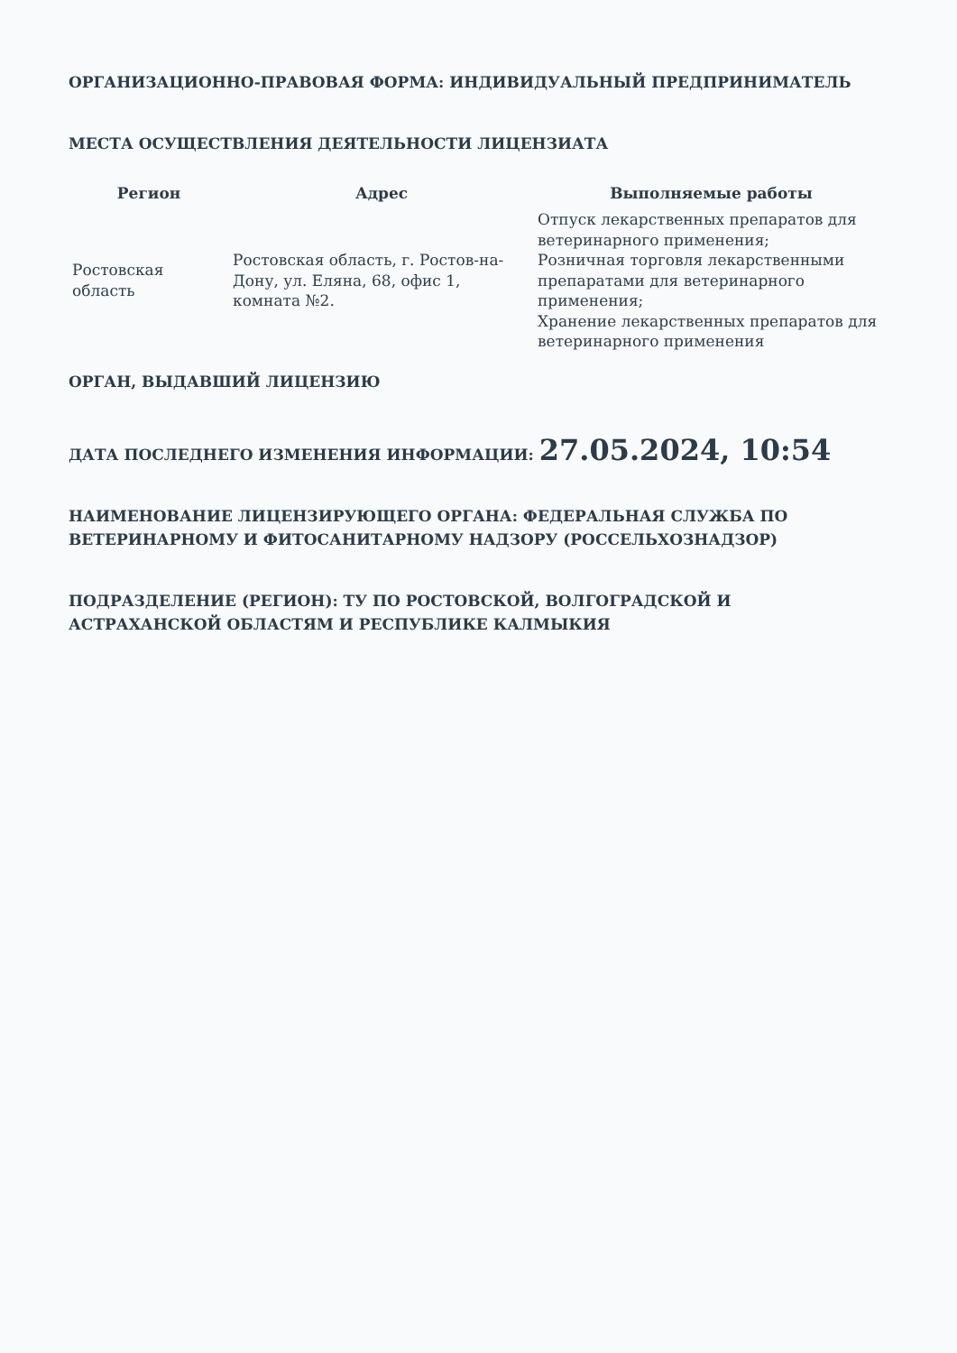ОРГАНИЗАЦИОННО-ПРАВОВАЯ ФОРМА: ИНДИВИДУАЛЬНЫЙ ПРЕДПРИНИМАТЕЛЬ
МЕСТА ОСУЩЕСТВЛЕНИЯ ДЕЯТЕЛЬНОСТИ ЛИЦЕНЗИАТА
| Регион | Адрес | Выполняемые работы |
| --- | --- | --- |
| Ростовская область | Ростовская область, г. Ростов-на-Дону, ул. Еляна, 68, офис 1, комната №2. | Отпуск лекарственных препаратов для ветеринарного применения; Розничная торговля лекарственными препаратами для ветеринарного применения; Хранение лекарственных препаратов для ветеринарного применения |
ОРГАН, ВЫДАВШИЙ ЛИЦЕНЗИЮ
ДАТА ПОСЛЕДНЕГО ИЗМЕНЕНИЯ ИНФОРМАЦИИ: 27.05.2024, 10:54
НАИМЕНОВАНИЕ ЛИЦЕНЗИРУЮЩЕГО ОРГАНА: ФЕДЕРАЛЬНАЯ СЛУЖБА ПО ВЕТЕРИНАРНОМУ И ФИТОСАНИТАРНОМУ НАДЗОРУ (РОССЕЛЬХОЗНАДЗОР)
ПОДРАЗДЕЛЕНИЕ (РЕГИОН): ТУ ПО РОСТОВСКОЙ, ВОЛГОГРАДСКОЙ И АСТРАХАНСКОЙ ОБЛАСТЯМ И РЕСПУБЛИКЕ КАЛМЫКИЯ